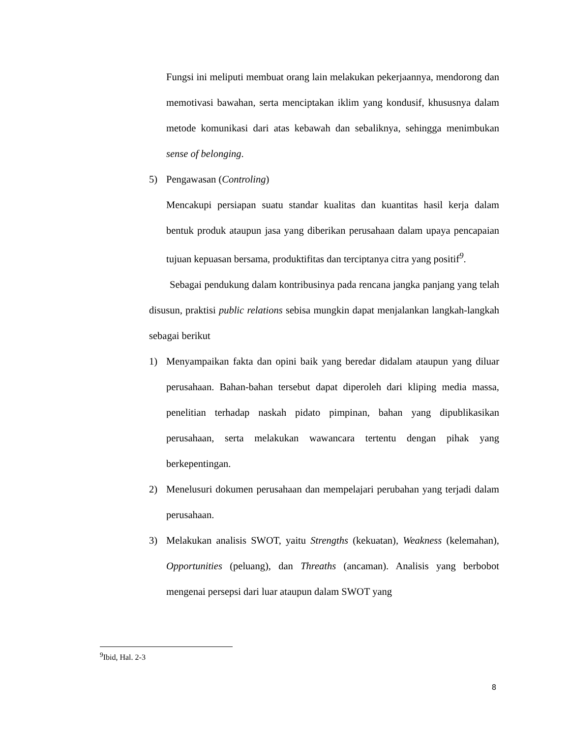Fungsi ini meliputi membuat orang lain melakukan pekerjaannya, mendorong dan memotivasi bawahan, serta menciptakan iklim yang kondusif, khususnya dalam metode komunikasi dari atas kebawah dan sebaliknya, sehingga menimbukan sense of belonging.
5) Pengawasan (Controling)
Mencakupi persiapan suatu standar kualitas dan kuantitas hasil kerja dalam bentuk produk ataupun jasa yang diberikan perusahaan dalam upaya pencapaian tujuan kepuasan bersama, produktifitas dan terciptanya citra yang positif<sup>9</sup>.
Sebagai pendukung dalam kontribusinya pada rencana jangka panjang yang telah disusun, praktisi public relations sebisa mungkin dapat menjalankan langkah-langkah sebagai berikut
1) Menyampaikan fakta dan opini baik yang beredar didalam ataupun yang diluar perusahaan. Bahan-bahan tersebut dapat diperoleh dari kliping media massa, penelitian terhadap naskah pidato pimpinan, bahan yang dipublikasikan perusahaan, serta melakukan wawancara tertentu dengan pihak yang berkepentingan.
2) Menelusuri dokumen perusahaan dan mempelajari perubahan yang terjadi dalam perusahaan.
3) Melakukan analisis SWOT, yaitu Strengths (kekuatan), Weakness (kelemahan), Opportunities (peluang), dan Threaths (ancaman). Analisis yang berbobot mengenai persepsi dari luar ataupun dalam SWOT yang
<sup>9</sup> Ibid, Hal. 2-3
8